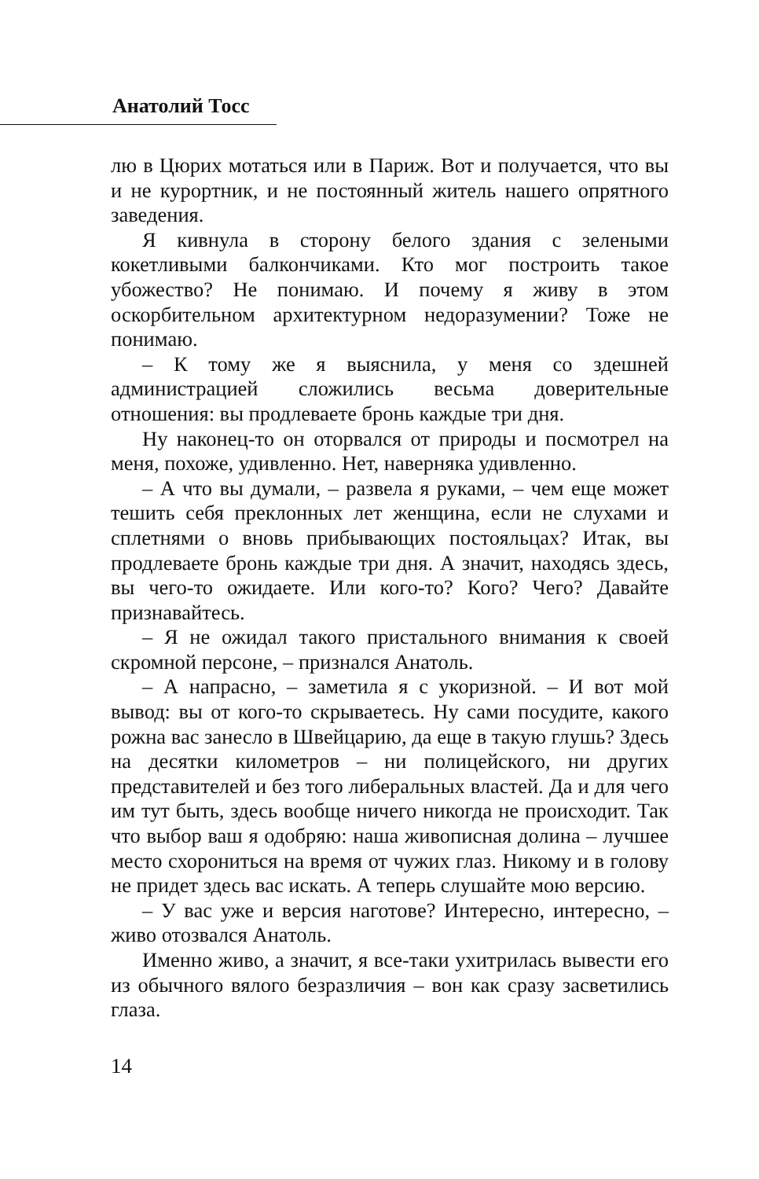Анатолий Тосс
лю в Цюрих мотаться или в Париж. Вот и получается, что вы и не курортник, и не постоянный житель нашего опрятного заведения.
Я кивнула в сторону белого здания с зелеными кокетливыми балкончиками. Кто мог построить такое убожество? Не понимаю. И почему я живу в этом оскорбительном архитектурном недоразумении? Тоже не понимаю.
– К тому же я выяснила, у меня со здешней администрацией сложились весьма доверительные отношения: вы продлеваете бронь каждые три дня.
Ну наконец-то он оторвался от природы и посмотрел на меня, похоже, удивленно. Нет, наверняка удивленно.
– А что вы думали, – развела я руками, – чем еще может тешить себя преклонных лет женщина, если не слухами и сплетнями о вновь прибывающих постояльцах? Итак, вы продлеваете бронь каждые три дня. А значит, находясь здесь, вы чего-то ожидаете. Или кого-то? Кого? Чего? Давайте признавайтесь.
– Я не ожидал такого пристального внимания к своей скромной персоне, – признался Анатоль.
– А напрасно, – заметила я с укоризной. – И вот мой вывод: вы от кого-то скрываетесь. Ну сами посудите, какого рожна вас занесло в Швейцарию, да еще в такую глушь? Здесь на десятки километров – ни полицейского, ни других представителей и без того либеральных властей. Да и для чего им тут быть, здесь вообще ничего никогда не происходит. Так что выбор ваш я одобряю: наша живописная долина – лучшее место схорониться на время от чужих глаз. Никому и в голову не придет здесь вас искать. А теперь слушайте мою версию.
– У вас уже и версия наготове? Интересно, интересно, – живо отозвался Анатоль.
Именно живо, а значит, я все-таки ухитрилась вывести его из обычного вялого безразличия – вон как сразу засветились глаза.
14